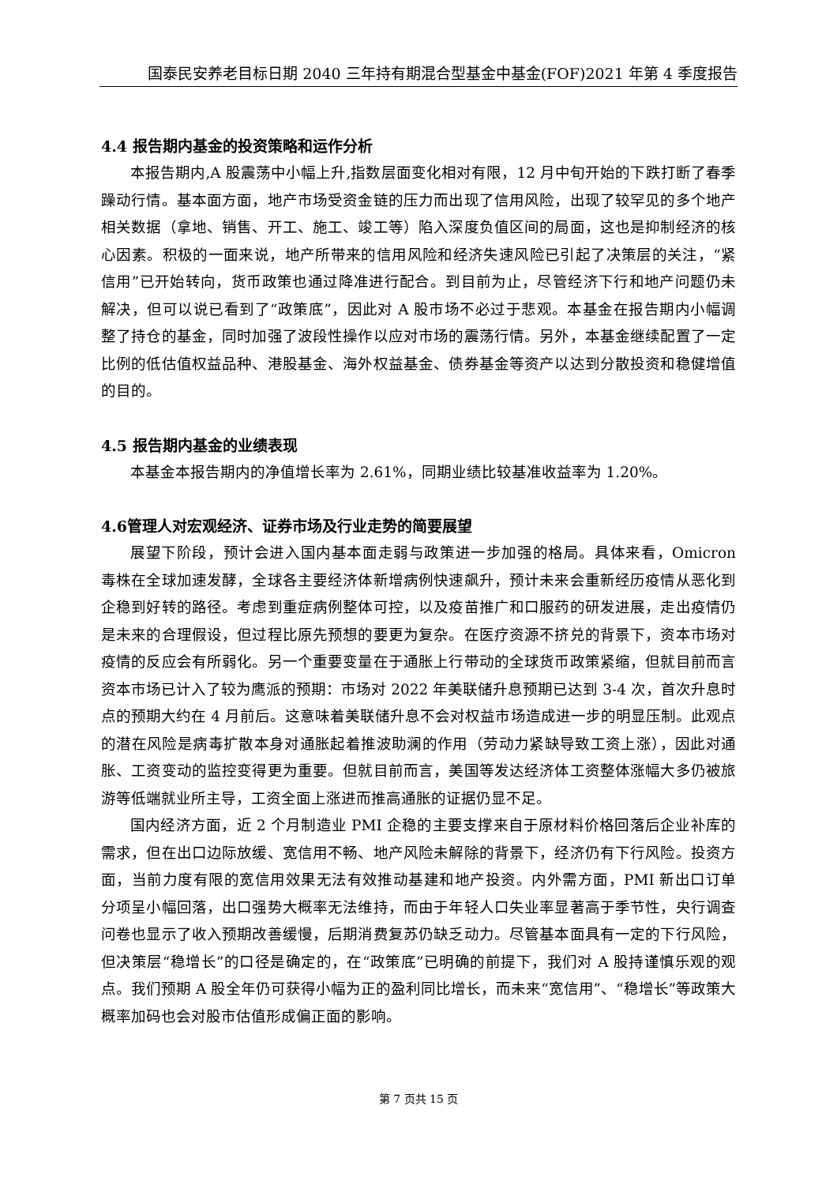国泰民安养老目标日期 2040 三年持有期混合型基金中基金(FOF)2021 年第 4 季度报告
4.4 报告期内基金的投资策略和运作分析
本报告期内,A 股震荡中小幅上升,指数层面变化相对有限，12 月中旬开始的下跌打断了春季躁动行情。基本面方面，地产市场受资金链的压力而出现了信用风险，出现了较罕见的多个地产相关数据（拿地、销售、开工、施工、竣工等）陷入深度负值区间的局面，这也是抑制经济的核心因素。积极的一面来说，地产所带来的信用风险和经济失速风险已引起了决策层的关注，“紧信用”已开始转向，货币政策也通过降准进行配合。到目前为止，尽管经济下行和地产问题仍未解决，但可以说已看到了“政策底”，因此对 A 股市场不必过于悲观。本基金在报告期内小幅调整了持仓的基金，同时加强了波段性操作以应对市场的震荡行情。另外，本基金继续配置了一定比例的低估值权益品种、港股基金、海外权益基金、债券基金等资产以达到分散投资和稳健增值的目的。
4.5 报告期内基金的业绩表现
本基金本报告期内的净值增长率为 2.61%，同期业绩比较基准收益率为 1.20%。
4.6管理人对宏观经济、证券市场及行业走势的简要展望
展望下阶段，预计会进入国内基本面走弱与政策进一步加强的格局。具体来看，Omicron 毒株在全球加速发酵，全球各主要经济体新增病例快速飙升，预计未来会重新经历疫情从恶化到企稳到好转的路径。考虑到重症病例整体可控，以及疫苗推广和口服药的研发进展，走出疫情仍是未来的合理假设，但过程比原先预想的要更为复杂。在医疗资源不挤兑的背景下，资本市场对疫情的反应会有所弱化。另一个重要变量在于通胀上行带动的全球货币政策紧缩，但就目前而言资本市场已计入了较为鹰派的预期：市场对 2022 年美联储升息预期已达到 3-4 次，首次升息时点的预期大约在 4 月前后。这意味着美联储升息不会对权益市场造成进一步的明显压制。此观点的潜在风险是病毒扩散本身对通胀起着推波助澜的作用（劳动力紧缺导致工资上涨），因此对通胀、工资变动的监控变得更为重要。但就目前而言，美国等发达经济体工资整体涨幅大多仍被旅游等低端就业所主导，工资全面上涨进而推高通胀的证据仍显不足。
国内经济方面，近 2 个月制造业 PMI 企稳的主要支撑来自于原材料价格回落后企业补库的需求，但在出口边际放缓、宽信用不畅、地产风险未解除的背景下，经济仍有下行风险。投资方面，当前力度有限的宽信用效果无法有效推动基建和地产投资。内外需方面，PMI 新出口订单分项呈小幅回落，出口强势大概率无法维持，而由于年轻人口失业率显著高于季节性，央行调查问卷也显示了收入预期改善缓慢，后期消费复苏仍缺乏动力。尽管基本面具有一定的下行风险，但决策层“稳增长”的口径是确定的，在“政策底”已明确的前提下，我们对 A 股持谨慎乐观的观点。我们预期 A 股全年仍可获得小幅为正的盈利同比增长，而未来“宽信用”、“稳增长”等政策大概率加码也会对股市估值形成偏正面的影响。
第 7 页共 15 页